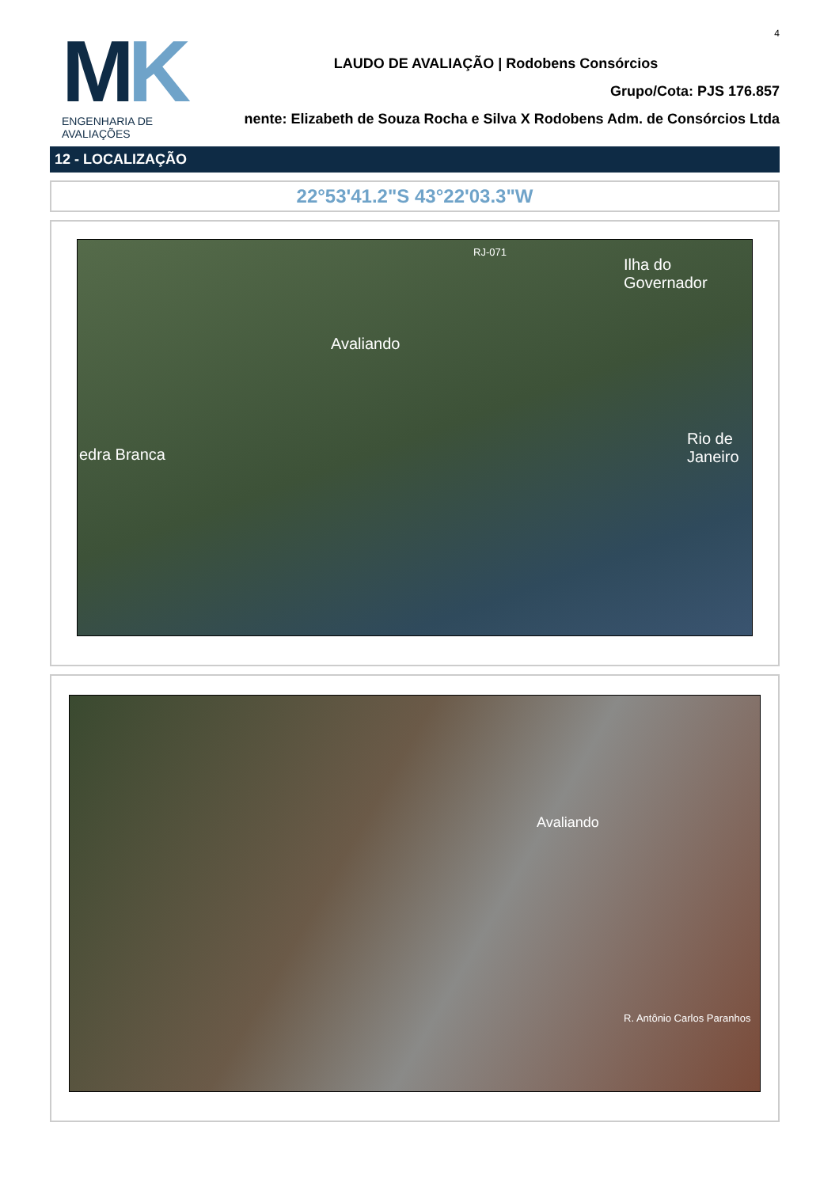4
MK
ENGENHARIA DE AVALIAÇÕES
LAUDO DE AVALIAÇÃO | Rodobens Consórcios
Grupo/Cota: PJS 176.857
nente: Elizabeth de Souza Rocha e Silva X Rodobens Adm. de Consórcios Ltda
12 - LOCALIZAÇÃO
22°53'41.2"S 43°22'03.3"W
Avaliando
RJ-071
Ilha do Governador
Rio de Janeiro
edra Branca
Avaliando
R. Antônio Carlos Paranhos